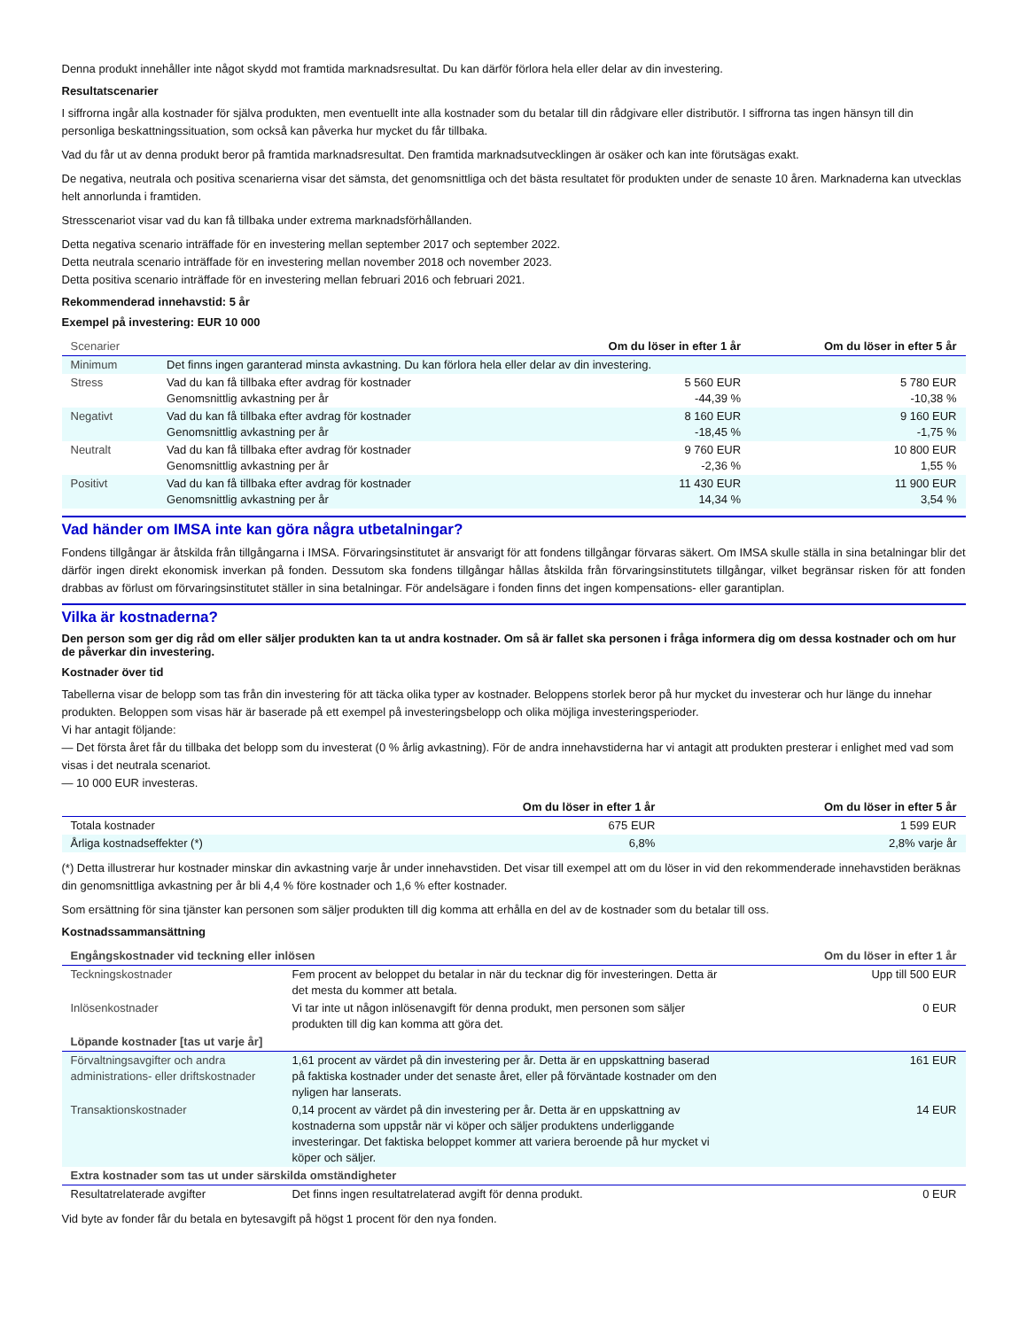Denna produkt innehåller inte något skydd mot framtida marknadsresultat. Du kan därför förlora hela eller delar av din investering.
Resultatscenarier
I siffrorna ingår alla kostnader för själva produkten, men eventuellt inte alla kostnader som du betalar till din rådgivare eller distributör. I siffrorna tas ingen hänsyn till din personliga beskattningssituation, som också kan påverka hur mycket du får tillbaka.
Vad du får ut av denna produkt beror på framtida marknadsresultat. Den framtida marknadsutvecklingen är osäker och kan inte förutsägas exakt.
De negativa, neutrala och positiva scenarierna visar det sämsta, det genomsnittliga och det bästa resultatet för produkten under de senaste 10 åren. Marknaderna kan utvecklas helt annorlunda i framtiden.
Stresscenariot visar vad du kan få tillbaka under extrema marknadsförhållanden.
Detta negativa scenario inträffade för en investering mellan september 2017 och september 2022.
Detta neutrala scenario inträffade för en investering mellan november 2018 och november 2023.
Detta positiva scenario inträffade för en investering mellan februari 2016 och februari 2021.
Rekommenderad innehavstid: 5 år
Exempel på investering: EUR 10 000
| Scenarier | | Om du löser in efter 1 år | Om du löser in efter 5 år |
| --- | --- | --- | --- |
| Minimum | Det finns ingen garanterad minsta avkastning. Du kan förlora hela eller delar av din investering. | | |
| Stress | Vad du kan få tillbaka efter avdrag för kostnader Genomsnittlig avkastning per år | 5 560 EUR -44,39 % | 5 780 EUR -10,38 % |
| Negativt | Vad du kan få tillbaka efter avdrag för kostnader Genomsnittlig avkastning per år | 8 160 EUR -18,45 % | 9 160 EUR -1,75 % |
| Neutralt | Vad du kan få tillbaka efter avdrag för kostnader Genomsnittlig avkastning per år | 9 760 EUR -2,36 % | 10 800 EUR 1,55 % |
| Positivt | Vad du kan få tillbaka efter avdrag för kostnader Genomsnittlig avkastning per år | 11 430 EUR 14,34 % | 11 900 EUR 3,54 % |
Vad händer om IMSA inte kan göra några utbetalningar?
Fondens tillgångar är åtskilda från tillgångarna i IMSA. Förvaringsinstitutet är ansvarigt för att fondens tillgångar förvaras säkert. Om IMSA skulle ställa in sina betalningar blir det därför ingen direkt ekonomisk inverkan på fonden. Dessutom ska fondens tillgångar hållas åtskilda från förvaringsinstitutets tillgångar, vilket begränsar risken för att fonden drabbas av förlust om förvaringsinstitutet ställer in sina betalningar. För andelsägare i fonden finns det ingen kompensations- eller garantiplan.
Vilka är kostnaderna?
Den person som ger dig råd om eller säljer produkten kan ta ut andra kostnader. Om så är fallet ska personen i fråga informera dig om dessa kostnader och om hur de påverkar din investering.
Kostnader över tid
Tabellerna visar de belopp som tas från din investering för att täcka olika typer av kostnader. Beloppens storlek beror på hur mycket du investerar och hur länge du innehar produkten. Beloppen som visas här är baserade på ett exempel på investeringsbelopp och olika möjliga investeringsperioder.
Vi har antagit följande:
— Det första året får du tillbaka det belopp som du investerat (0 % årlig avkastning). För de andra innehavstiderna har vi antagit att produkten presterar i enlighet med vad som visas i det neutrala scenariot.
— 10 000 EUR investeras.
| | Om du löser in efter 1 år | Om du löser in efter 5 år |
| --- | --- | --- |
| Totala kostnader | 675 EUR | 1 599 EUR |
| Årliga kostnadseffekter (*) | 6,8% | 2,8% varje år |
(*) Detta illustrerar hur kostnader minskar din avkastning varje år under innehavstiden. Det visar till exempel att om du löser in vid den rekommenderade innehavstiden beräknas din genomsnittliga avkastning per år bli 4,4 % före kostnader och 1,6 % efter kostnader.
Som ersättning för sina tjänster kan personen som säljer produkten till dig komma att erhålla en del av de kostnader som du betalar till oss.
Kostnadssammansättning
| Engångskostnader vid teckning eller inlösen | | Om du löser in efter 1 år |
| --- | --- | --- |
| Teckningskostnader | Fem procent av beloppet du betalar in när du tecknar dig för investeringen. Detta är det mesta du kommer att betala. | Upp till 500 EUR |
| Inlösenkostnader | Vi tar inte ut någon inlösenavgift för denna produkt, men personen som säljer produkten till dig kan komma att göra det. | 0 EUR |
| Löpande kostnader [tas ut varje år] | | |
| Förvaltningsavgifter och andra administrations- eller driftskostnader | 1,61 procent av värdet på din investering per år. Detta är en uppskattning baserad på faktiska kostnader under det senaste året, eller på förväntade kostnader om den nyligen har lanserats. | 161 EUR |
| Transaktionskostnader | 0,14 procent av värdet på din investering per år. Detta är en uppskattning av kostnaderna som uppstår när vi köper och säljer produktens underliggande investeringar. Det faktiska beloppet kommer att variera beroende på hur mycket vi köper och säljer. | 14 EUR |
| Extra kostnader som tas ut under särskilda omständigheter | | |
| Resultatrelaterade avgifter | Det finns ingen resultatrelaterad avgift för denna produkt. | 0 EUR |
Vid byte av fonder får du betala en bytesavgift på högst 1 procent för den nya fonden.